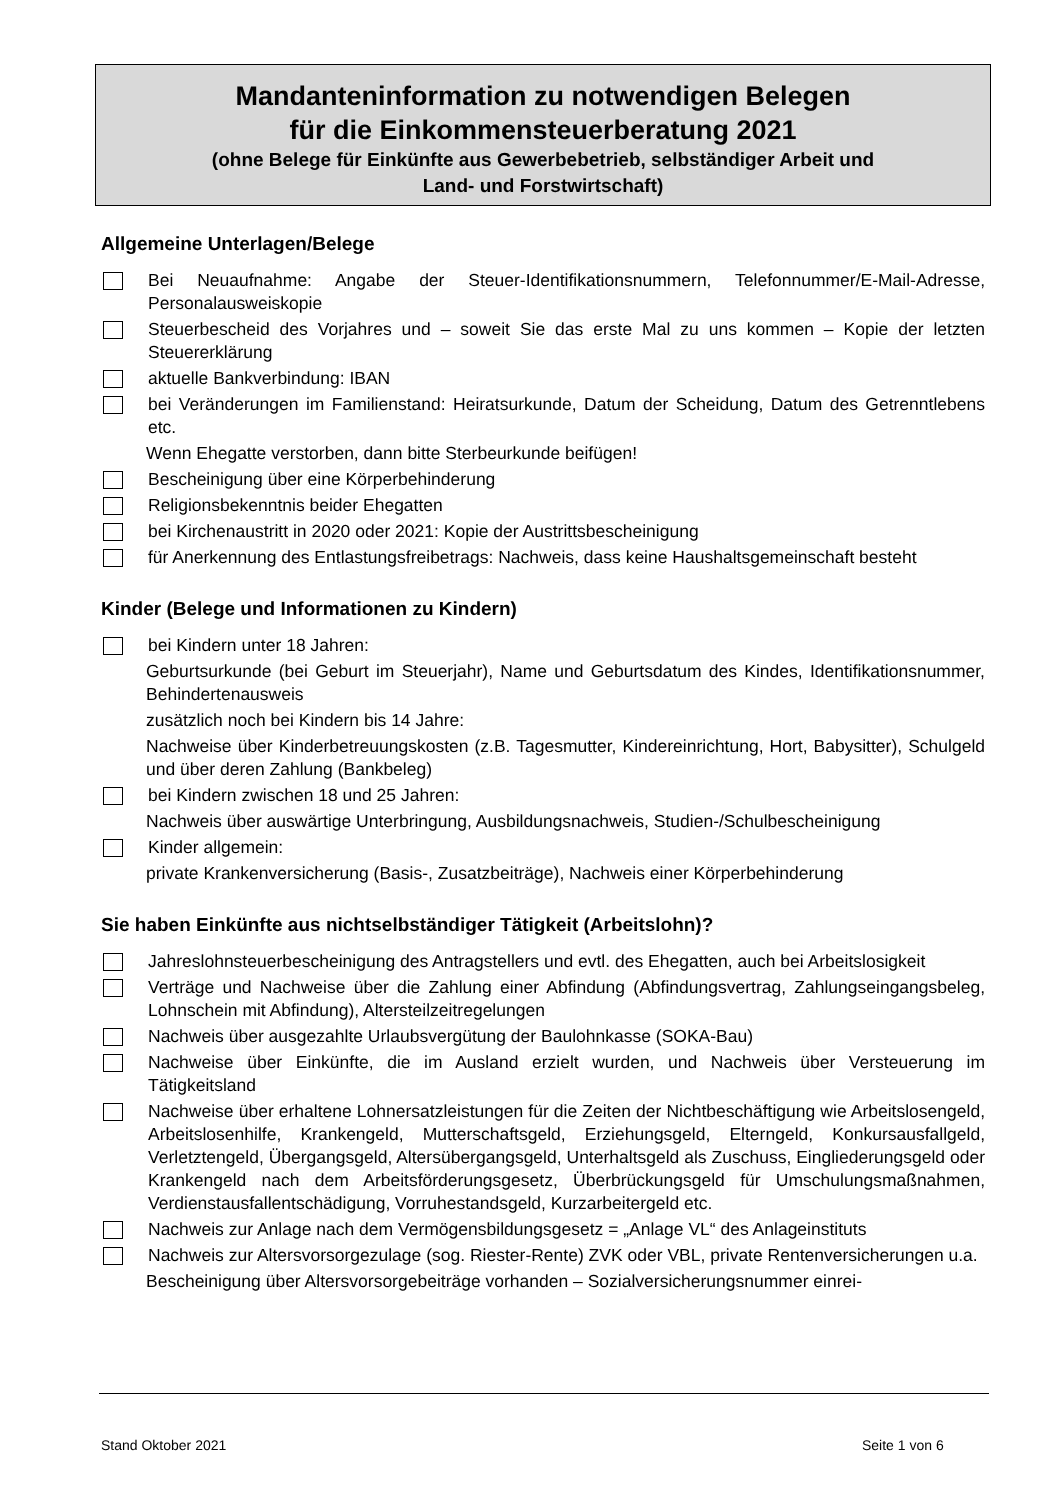Mandanteninformation zu notwendigen Belegen
für die Einkommensteuerberatung 2021
(ohne Belege für Einkünfte aus Gewerbebetrieb, selbständiger Arbeit und
Land- und Forstwirtschaft)
Allgemeine Unterlagen/Belege
Bei Neuaufnahme: Angabe der Steuer-Identifikationsnummern, Telefonnummer/E-Mail-Adresse, Personalausweiskopie
Steuerbescheid des Vorjahres und – soweit Sie das erste Mal zu uns kommen – Kopie der letzten Steuererklärung
aktuelle Bankverbindung: IBAN
bei Veränderungen im Familienstand: Heiratsurkunde, Datum der Scheidung, Datum des Getrenntlebens etc.
Wenn Ehegatte verstorben, dann bitte Sterbeurkunde beifügen!
Bescheinigung über eine Körperbehinderung
Religionsbekenntnis beider Ehegatten
bei Kirchenaustritt in 2020 oder 2021: Kopie der Austrittsbescheinigung
für Anerkennung des Entlastungsfreibetrags: Nachweis, dass keine Haushaltsgemeinschaft besteht
Kinder (Belege und Informationen zu Kindern)
bei Kindern unter 18 Jahren:
Geburtsurkunde (bei Geburt im Steuerjahr), Name und Geburtsdatum des Kindes, Identifikationsnummer, Behindertenausweis
zusätzlich noch bei Kindern bis 14 Jahre:
Nachweise über Kinderbetreuungskosten (z.B. Tagesmutter, Kindereinrichtung, Hort, Babysitter), Schulgeld und über deren Zahlung (Bankbeleg)
bei Kindern zwischen 18 und 25 Jahren:
Nachweis über auswärtige Unterbringung, Ausbildungsnachweis, Studien-/Schulbescheinigung
Kinder allgemein:
private Krankenversicherung (Basis-, Zusatzbeiträge), Nachweis einer Körperbehinderung
Sie haben Einkünfte aus nichtselbständiger Tätigkeit (Arbeitslohn)?
Jahreslohnsteuerbescheinigung des Antragstellers und evtl. des Ehegatten, auch bei Arbeitslosigkeit
Verträge und Nachweise über die Zahlung einer Abfindung (Abfindungsvertrag, Zahlungseingangsbeleg, Lohnschein mit Abfindung), Altersteilzeitregelungen
Nachweis über ausgezahlte Urlaubsvergütung der Baulohnkasse (SOKA-Bau)
Nachweise über Einkünfte, die im Ausland erzielt wurden, und Nachweis über Versteuerung im Tätigkeitsland
Nachweise über erhaltene Lohnersatzleistungen für die Zeiten der Nichtbeschäftigung wie Arbeitslosengeld, Arbeitslosenhilfe, Krankengeld, Mutterschaftsgeld, Erziehungsgeld, Elterngeld, Konkursausfallgeld, Verletztengeld, Übergangsgeld, Altersübergangsgeld, Unterhaltsgeld als Zuschuss, Eingliederungsgeld oder Krankengeld nach dem Arbeitsförderungsgesetz, Überbrückungsgeld für Umschulungsmaßnahmen, Verdienstausfallentschädigung, Vorruhestandsgeld, Kurzarbeitergeld etc.
Nachweis zur Anlage nach dem Vermögensbildungsgesetz = „Anlage VL“ des Anlageinstituts
Nachweis zur Altersvorsorgezulage (sog. Riester-Rente) ZVK oder VBL, private Rentenversicherungen u.a.
Bescheinigung über Altersvorsorgebeiträge vorhanden – Sozialversicherungsnummer einrei-
Stand Oktober 2021 Seite 1 von 6